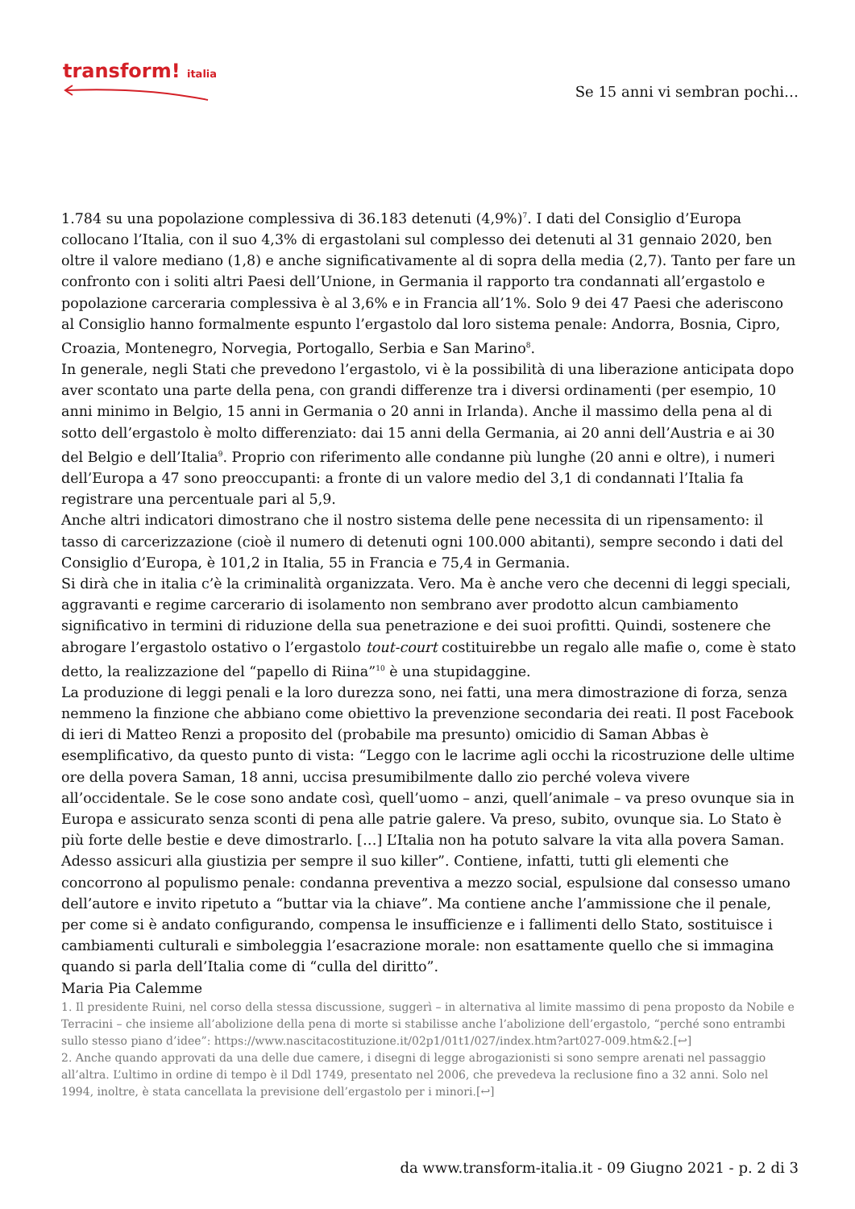transform! italia
Se 15 anni vi sembran pochi…
1.784 su una popolazione complessiva di 36.183 detenuti (4,9%)<sup>7</sup>. I dati del Consiglio d’Europa collocano l’Italia, con il suo 4,3% di ergastolani sul complesso dei detenuti al 31 gennaio 2020, ben oltre il valore mediano (1,8) e anche significativamente al di sopra della media (2,7). Tanto per fare un confronto con i soliti altri Paesi dell’Unione, in Germania il rapporto tra condannati all’ergastolo e popolazione carceraria complessiva è al 3,6% e in Francia all’1%. Solo 9 dei 47 Paesi che aderiscono al Consiglio hanno formalmente espunto l’ergastolo dal loro sistema penale: Andorra, Bosnia, Cipro, Croazia, Montenegro, Norvegia, Portogallo, Serbia e San Marino<sup>8</sup>.
In generale, negli Stati che prevedono l’ergastolo, vi è la possibilità di una liberazione anticipata dopo aver scontato una parte della pena, con grandi differenze tra i diversi ordinamenti (per esempio, 10 anni minimo in Belgio, 15 anni in Germania o 20 anni in Irlanda). Anche il massimo della pena al di sotto dell’ergastolo è molto differenziato: dai 15 anni della Germania, ai 20 anni dell’Austria e ai 30 del Belgio e dell’Italia<sup>9</sup>. Proprio con riferimento alle condanne più lunghe (20 anni e oltre), i numeri dell’Europa a 47 sono preoccupanti: a fronte di un valore medio del 3,1 di condannati l’Italia fa registrare una percentuale pari al 5,9.
Anche altri indicatori dimostrano che il nostro sistema delle pene necessita di un ripensamento: il tasso di carcerizzazione (cioè il numero di detenuti ogni 100.000 abitanti), sempre secondo i dati del Consiglio d’Europa, è 101,2 in Italia, 55 in Francia e 75,4 in Germania.
Si dirà che in italia c’è la criminalità organizzata. Vero. Ma è anche vero che decenni di leggi speciali, aggravanti e regime carcerario di isolamento non sembrano aver prodotto alcun cambiamento significativo in termini di riduzione della sua penetrazione e dei suoi profitti. Quindi, sostenere che abrogare l’ergastolo ostativo o l’ergastolo tout-court costituirebbe un regalo alle mafie o, come è stato detto, la realizzazione del “papello di Riina”<sup>10</sup> è una stupidaggine.
La produzione di leggi penali e la loro durezza sono, nei fatti, una mera dimostrazione di forza, senza nemmeno la finzione che abbiano come obiettivo la prevenzione secondaria dei reati. Il post Facebook di ieri di Matteo Renzi a proposito del (probabile ma presunto) omicidio di Saman Abbas è esemplificativo, da questo punto di vista: “Leggo con le lacrime agli occhi la ricostruzione delle ultime ore della povera Saman, 18 anni, uccisa presumibilmente dallo zio perché voleva vivere all’occidentale. Se le cose sono andate così, quell’uomo – anzi, quell’animale – va preso ovunque sia in Europa e assicurato senza sconti di pena alle patrie galere. Va preso, subito, ovunque sia. Lo Stato è più forte delle bestie e deve dimostrarlo. […] L’Italia non ha potuto salvare la vita alla povera Saman. Adesso assicuri alla giustizia per sempre il suo killer”. Contiene, infatti, tutti gli elementi che concorrono al populismo penale: condanna preventiva a mezzo social, espulsione dal consesso umano dell’autore e invito ripetuto a “buttar via la chiave”. Ma contiene anche l’ammissione che il penale, per come si è andato configurando, compensa le insufficienze e i fallimenti dello Stato, sostituisce i cambiamenti culturali e simboleggia l’esacrazione morale: non esattamente quello che si immagina quando si parla dell’Italia come di “culla del diritto”.
Maria Pia Calemme
1. Il presidente Ruini, nel corso della stessa discussione, suggerì – in alternativa al limite massimo di pena proposto da Nobile e Terracini – che insieme all’abolizione della pena di morte si stabilisse anche l’abolizione dell’ergastolo, “perché sono entrambi sullo stesso piano d’idee”: https://www.nascitacostituzione.it/02p1/01t1/027/index.htm?art027-009.htm&2.[↩]
2. Anche quando approvati da una delle due camere, i disegni di legge abrogazionisti si sono sempre arenati nel passaggio all’altra. L’ultimo in ordine di tempo è il Ddl 1749, presentato nel 2006, che prevedeva la reclusione fino a 32 anni. Solo nel 1994, inoltre, è stata cancellata la previsione dell’ergastolo per i minori.[↩]
da www.transform-italia.it - 09 Giugno 2021 - p. 2 di 3